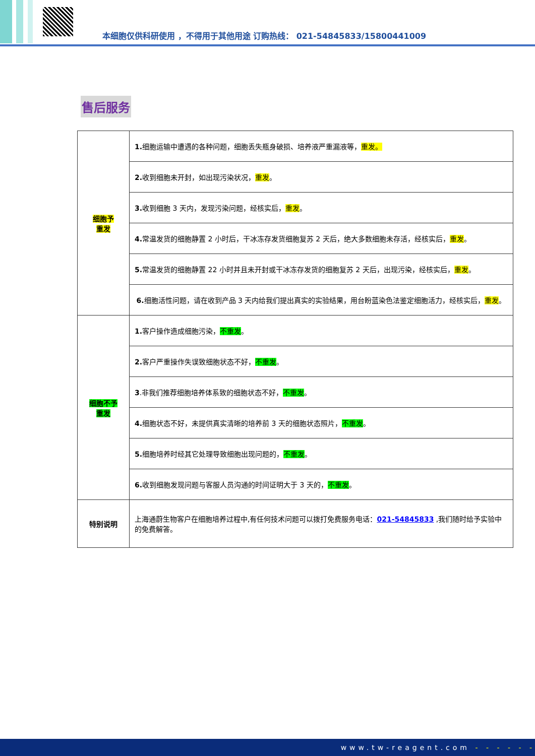本细胞仅供科研使用 ，不得用于其他用途 订购热线： 021-54845833/15800441009
售后服务
| 细胞予 重发 | 1. 细胞运输中遭遇的各种问题，细胞丢失瓶身破损、培养液严重漏液等， 重发。 |
| | 2. 收到细胞未开封，如出现污染状况， 重发 。 |
| | 3. 收到细胞 3 天内，发现污染问题，经核实后， 重发 。 |
| | 4. 常温发货的细胞静置 2 小时后，干冰冻存发货细胞复苏 2 天后，绝大多数细胞未存活，经核实后， 重发 。 |
| | 5. 常温发货的细胞静置 22 小时并且未开封或干冰冻存发货的细胞复苏 2 天后，出现污染，经核实后， 重发 。 |
| | 6. 细胞活性问题，请在收到产品 3 天内给我们提出真实的实验结果，用台盼蓝染色法鉴定细胞活力，经核实后， 重发 。 |
| 细胞不予 重发 | 1. 客户操作造成细胞污染， 不重发 。 |
| | 2. 客户严重操作失误致细胞状态不好， 不重发 。 |
| | 3 .非我们推荐细胞培养体系致的细胞状态不好， 不重发 。 |
| | 4. 细胞状态不好，未提供真实清晰的培养前 3 天的细胞状态照片， 不重发 。 |
| | 5. 细胞培养时经其它处理导致细胞出现问题的， 不重发 。 |
| | 6. 收到细胞发现问题与客服人员沟通的时间证明大于 3 天的， 不重发 。 |
| 特别说明 | 上海通蔚生物客户在细胞培养过程中,有任何技术问题可以拨打免费服务电话： 021-54845833 ,我们随时给予实验中的免费解答。 |
www.tw-reagent.com - - - - - -